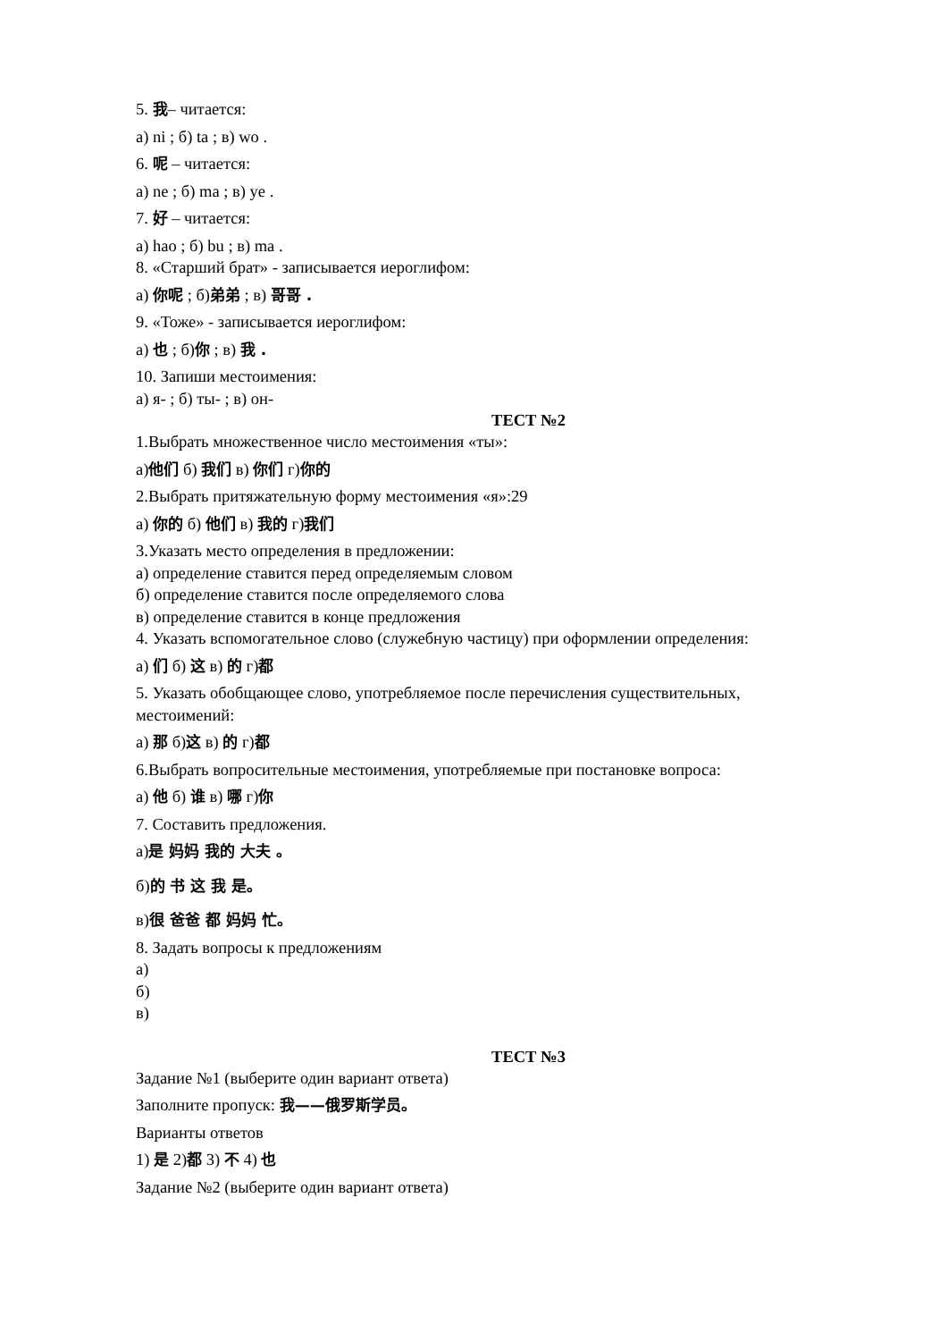5. 我– читается:
а) ni ; б) ta ; в) wo .
6. 呢 – читается:
а) ne ; б) ma ; в) ye .
7. 好 – читается:
а) hao ; б) bu ; в) ma .
8. «Старший брат» - записывается иероглифом:
а) 你呢 ; б)弟弟 ; в) 哥哥 .
9. «Тоже» - записывается иероглифом:
а) 也 ; б)你 ; в) 我 .
10. Запиши местоимения:
а) я- ; б) ты- ; в) он-
ТЕСТ №2
1.Выбрать множественное число местоимения «ты»:
а)他们 б) 我们 в) 你们 г)你的
2.Выбрать притяжательную форму местоимения «я»:29
а) 你的 б) 他们 в) 我的 г)我们
3.Указать место определения в предложении:
а) определение ставится перед определяемым словом
б) определение ставится после определяемого слова
в) определение ставится в конце предложения
4. Указать вспомогательное слово (служебную частицу) при оформлении определения:
а) 们 б) 这 в) 的 г)都
5. Указать обобщающее слово, употребляемое после перечисления существительных, местоимений:
а) 那 б)这 в) 的 г)都
6.Выбрать вопросительные местоимения, употребляемые при постановке вопроса:
а) 他 б) 谁 в) 哪 г)你
7. Составить предложения.
а)是 妈妈 我的 大夫 。
б)的 书 这 我 是。
в)很 爸爸 都 妈妈 忙。
8. Задать вопросы к предложениям
а)
б)
в)
ТЕСТ №3
Задание №1 (выберите один вариант ответа)
Заполните пропуск: 我——俄罗斯学员。
Варианты ответов
1) 是 2)都 3) 不 4) 也
Задание №2 (выберите один вариант ответа)